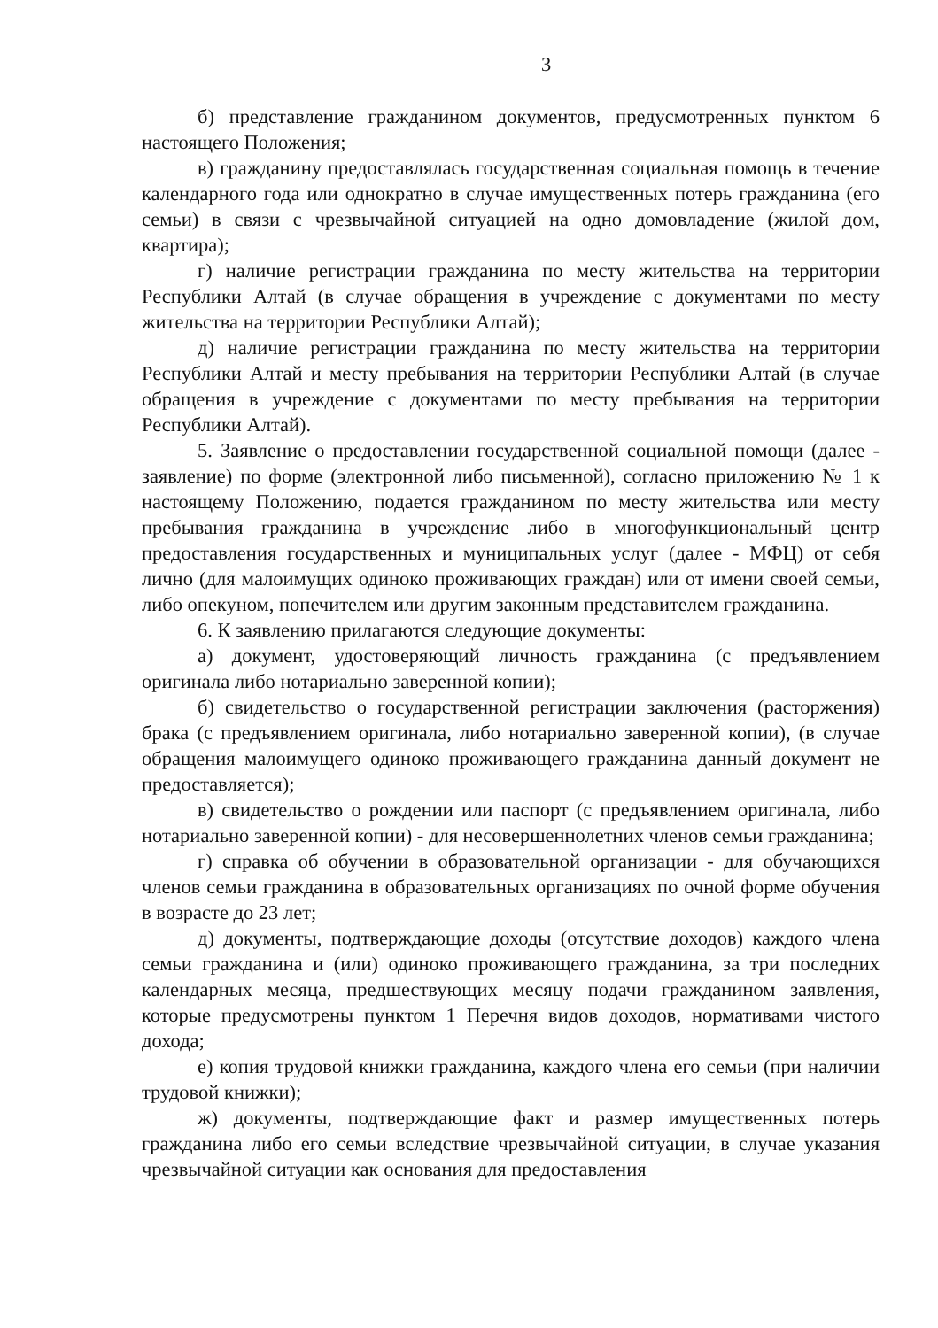3
б) представление гражданином документов, предусмотренных пунктом 6 настоящего Положения;
в) гражданину предоставлялась государственная социальная помощь в течение календарного года или однократно в случае имущественных потерь гражданина (его семьи) в связи с чрезвычайной ситуацией на одно домовладение (жилой дом, квартира);
г) наличие регистрации гражданина по месту жительства на территории Республики Алтай (в случае обращения в учреждение с документами по месту жительства на территории Республики Алтай);
д) наличие регистрации гражданина по месту жительства на территории Республики Алтай и месту пребывания на территории Республики Алтай (в случае обращения в учреждение с документами по месту пребывания на территории Республики Алтай).
5. Заявление о предоставлении государственной социальной помощи (далее - заявление) по форме (электронной либо письменной), согласно приложению № 1 к настоящему Положению, подается гражданином по месту жительства или месту пребывания гражданина в учреждение либо в многофункциональный центр предоставления государственных и муниципальных услуг (далее - МФЦ) от себя лично (для малоимущих одиноко проживающих граждан) или от имени своей семьи, либо опекуном, попечителем или другим законным представителем гражданина.
6. К заявлению прилагаются следующие документы:
а) документ, удостоверяющий личность гражданина (с предъявлением оригинала либо нотариально заверенной копии);
б) свидетельство о государственной регистрации заключения (расторжения) брака (с предъявлением оригинала, либо нотариально заверенной копии), (в случае обращения малоимущего одиноко проживающего гражданина данный документ не предоставляется);
в) свидетельство о рождении или паспорт (с предъявлением оригинала, либо нотариально заверенной копии) - для несовершеннолетних членов семьи гражданина;
г) справка об обучении в образовательной организации - для обучающихся членов семьи гражданина в образовательных организациях по очной форме обучения в возрасте до 23 лет;
д) документы, подтверждающие доходы (отсутствие доходов) каждого члена семьи гражданина и (или) одиноко проживающего гражданина, за три последних календарных месяца, предшествующих месяцу подачи гражданином заявления, которые предусмотрены пунктом 1 Перечня видов доходов, нормативами чистого дохода;
е) копия трудовой книжки гражданина, каждого члена его семьи (при наличии трудовой книжки);
ж) документы, подтверждающие факт и размер имущественных потерь гражданина либо его семьи вследствие чрезвычайной ситуации, в случае указания чрезвычайной ситуации как основания для предоставления